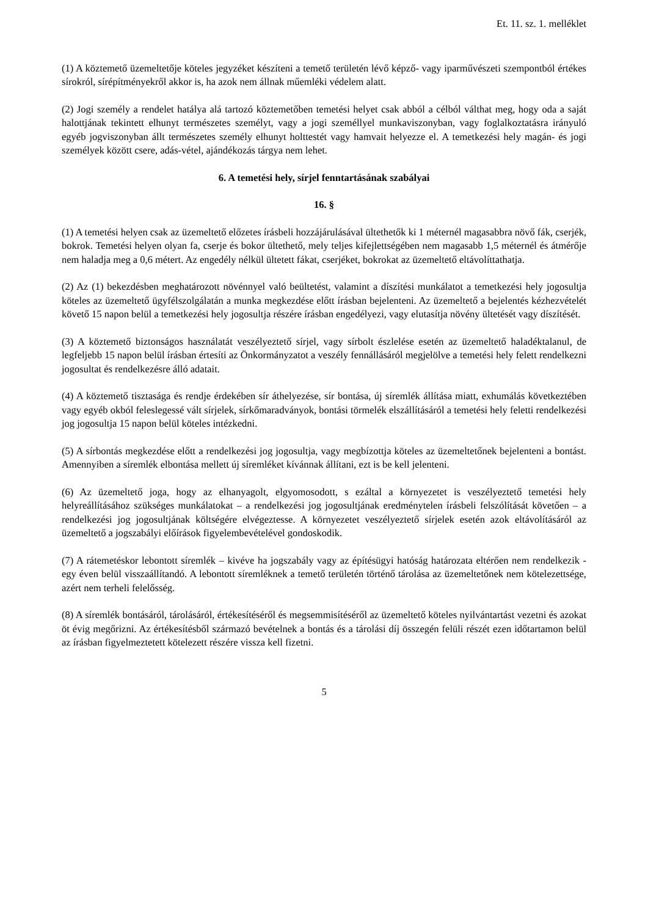Et. 11. sz. 1. melléklet
(1) A köztemető üzemeltetője köteles jegyzéket készíteni a temető területén lévő képző- vagy iparművészeti szempontból értékes sírokról, sírépítményekről akkor is, ha azok nem állnak műemléki védelem alatt.
(2) Jogi személy a rendelet hatálya alá tartozó köztemetőben temetési helyet csak abból a célból válthat meg, hogy oda a saját halottjának tekintett elhunyt természetes személyt, vagy a jogi személlyel munkaviszonyban, vagy foglalkoztatásra irányuló egyéb jogviszonyban állt természetes személy elhunyt holttestét vagy hamvait helyezze el. A temetkezési hely magán- és jogi személyek között csere, adás-vétel, ajándékozás tárgya nem lehet.
6. A temetési hely, sírjel fenntartásának szabályai
16. §
(1) A temetési helyen csak az üzemeltető előzetes írásbeli hozzájárulásával ültethetők ki 1 méternél magasabbra növő fák, cserjék, bokrok. Temetési helyen olyan fa, cserje és bokor ültethető, mely teljes kifejlettségében nem magasabb 1,5 méternél és átmérője nem haladja meg a 0,6 métert. Az engedély nélkül ültetett fákat, cserjéket, bokrokat az üzemeltető eltávolíttathatja.
(2) Az (1) bekezdésben meghatározott növénnyel való beültetést, valamint a díszítési munkálatot a temetkezési hely jogosultja köteles az üzemeltető ügyfélszolgálatán a munka megkezdése előtt írásban bejelenteni. Az üzemeltető a bejelentés kézhezvételét követő 15 napon belül a temetkezési hely jogosultja részére írásban engedélyezi, vagy elutasítja növény ültetését vagy díszítését.
(3) A köztemető biztonságos használatát veszélyeztető sírjel, vagy sírbolt észlelése esetén az üzemeltető haladéktalanul, de legfeljebb 15 napon belül írásban értesíti az Önkormányzatot a veszély fennállásáról megjelölve a temetési hely felett rendelkezni jogosultat és rendelkezésre álló adatait.
(4) A köztemető tisztasága és rendje érdekében sír áthelyezése, sír bontása, új síremlék állítása miatt, exhumálás következtében vagy egyéb okból feleslegessé vált sírjelek, sírkőmaradványok, bontási törmelék elszállításáról a temetési hely feletti rendelkezési jog jogosultja 15 napon belül köteles intézkedni.
(5) A sírbontás megkezdése előtt a rendelkezési jog jogosultja, vagy megbízottja köteles az üzemeltetőnek bejelenteni a bontást. Amennyiben a síremlék elbontása mellett új síremléket kívánnak állítani, ezt is be kell jelenteni.
(6) Az üzemeltető joga, hogy az elhanyagolt, elgyomosodott, s ezáltal a környezetet is veszélyeztető temetési hely helyreállításához szükséges munkálatokat – a rendelkezési jog jogosultjának eredménytelen írásbeli felszólítását követően – a rendelkezési jog jogosultjának költségére elvégeztesse. A környezetet veszélyeztető sírjelek esetén azok eltávolításáról az üzemeltető a jogszabályi előírások figyelembevételével gondoskodik.
(7) A rátemetéskor lebontott síremlék – kivéve ha jogszabály vagy az építésügyi hatóság határozata eltérően nem rendelkezik - egy éven belül visszaállítandó. A lebontott síremléknek a temető területén történő tárolása az üzemeltetőnek nem kötelezettsége, azért nem terheli felelősség.
(8) A síremlék bontásáról, tárolásáról, értékesítéséről és megsemmisítéséről az üzemeltető köteles nyilvántartást vezetni és azokat öt évig megőrizni. Az értékesítésből származó bevételnek a bontás és a tárolási díj összegén felüli részét ezen időtartamon belül az írásban figyelmeztetett kötelezett részére vissza kell fizetni.
5